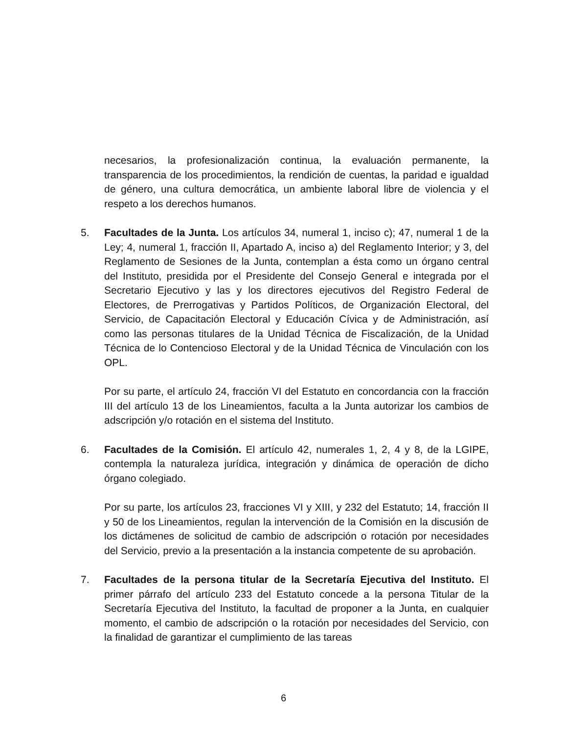necesarios, la profesionalización continua, la evaluación permanente, la transparencia de los procedimientos, la rendición de cuentas, la paridad e igualdad de género, una cultura democrática, un ambiente laboral libre de violencia y el respeto a los derechos humanos.
5. Facultades de la Junta. Los artículos 34, numeral 1, inciso c); 47, numeral 1 de la Ley; 4, numeral 1, fracción II, Apartado A, inciso a) del Reglamento Interior; y 3, del Reglamento de Sesiones de la Junta, contemplan a ésta como un órgano central del Instituto, presidida por el Presidente del Consejo General e integrada por el Secretario Ejecutivo y las y los directores ejecutivos del Registro Federal de Electores, de Prerrogativas y Partidos Políticos, de Organización Electoral, del Servicio, de Capacitación Electoral y Educación Cívica y de Administración, así como las personas titulares de la Unidad Técnica de Fiscalización, de la Unidad Técnica de lo Contencioso Electoral y de la Unidad Técnica de Vinculación con los OPL.
Por su parte, el artículo 24, fracción VI del Estatuto en concordancia con la fracción III del artículo 13 de los Lineamientos, faculta a la Junta autorizar los cambios de adscripción y/o rotación en el sistema del Instituto.
6. Facultades de la Comisión. El artículo 42, numerales 1, 2, 4 y 8, de la LGIPE, contempla la naturaleza jurídica, integración y dinámica de operación de dicho órgano colegiado.
Por su parte, los artículos 23, fracciones VI y XIII, y 232 del Estatuto; 14, fracción II y 50 de los Lineamientos, regulan la intervención de la Comisión en la discusión de los dictámenes de solicitud de cambio de adscripción o rotación por necesidades del Servicio, previo a la presentación a la instancia competente de su aprobación.
7. Facultades de la persona titular de la Secretaría Ejecutiva del Instituto. El primer párrafo del artículo 233 del Estatuto concede a la persona Titular de la Secretaría Ejecutiva del Instituto, la facultad de proponer a la Junta, en cualquier momento, el cambio de adscripción o la rotación por necesidades del Servicio, con la finalidad de garantizar el cumplimiento de las tareas
6